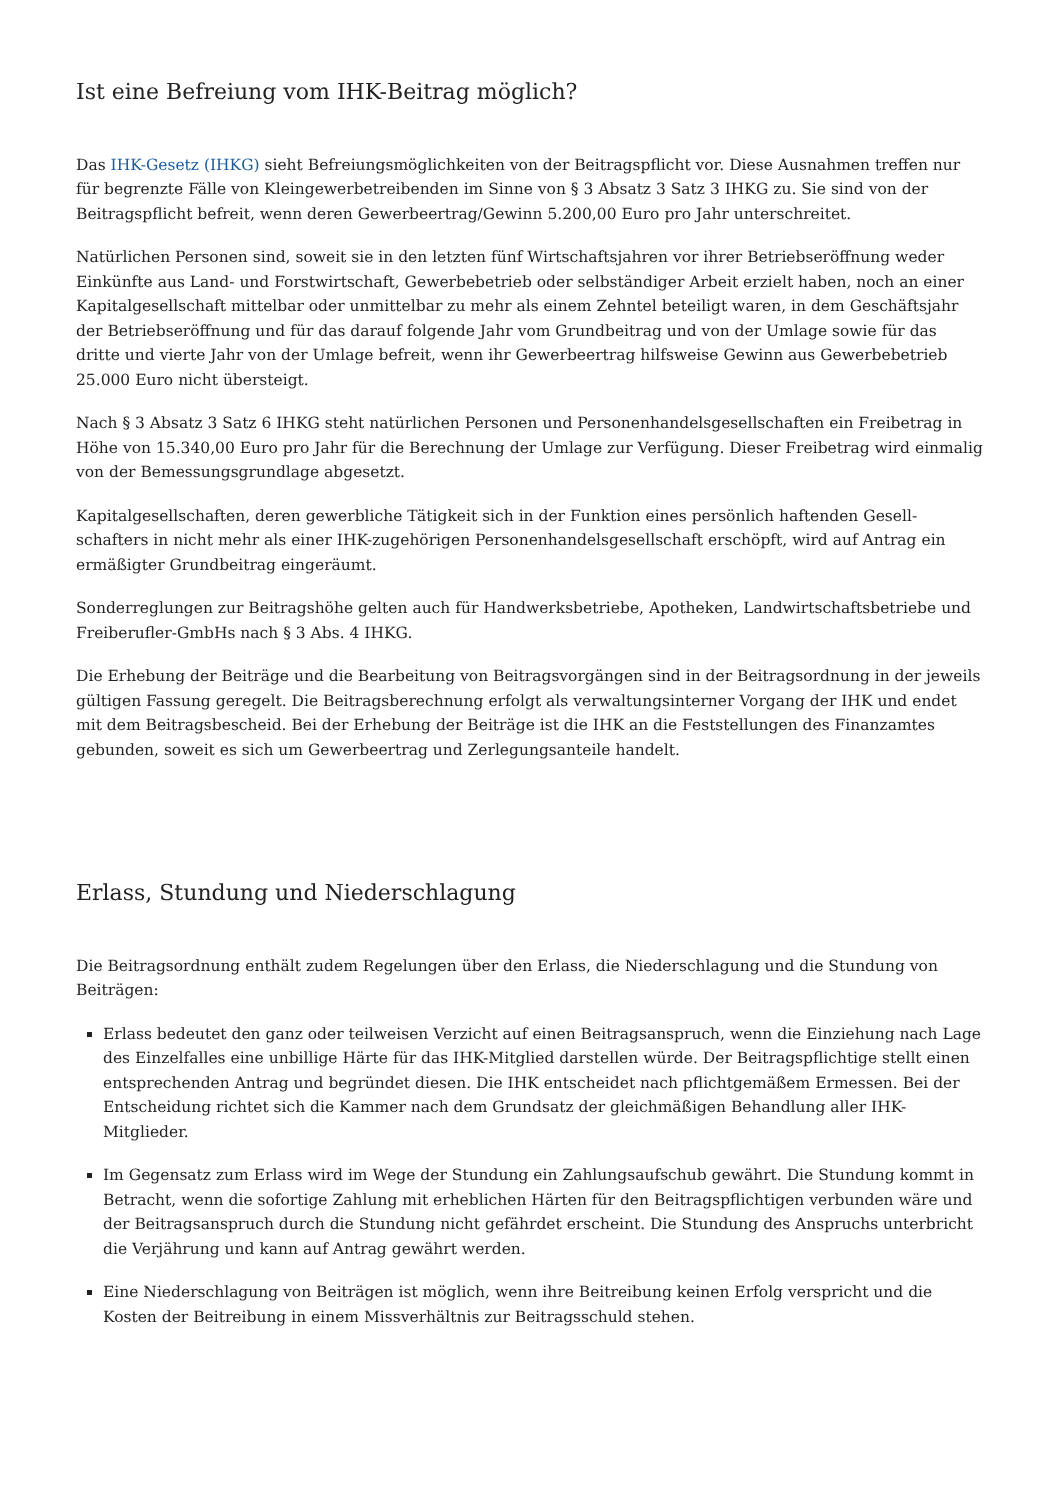Ist eine Befreiung vom IHK-Beitrag möglich?
Das IHK-Gesetz (IHKG) sieht Befreiungsmöglichkeiten von der Beitragspflicht vor. Diese Ausnahmen treffen nur für begrenzte Fälle von Kleingewerbetreibenden im Sinne von § 3 Absatz 3 Satz 3 IHKG zu. Sie sind von der Beitragspflicht befreit, wenn deren Gewerbeertrag/Gewinn 5.200,00 Euro pro Jahr unterschreitet.
Natürlichen Personen sind, soweit sie in den letzten fünf Wirtschaftsjahren vor ihrer Betriebseröffnung weder Einkünfte aus Land- und Forstwirtschaft, Gewerbebetrieb oder selbständiger Arbeit erzielt haben, noch an einer Kapitalgesellschaft mittelbar oder unmittelbar zu mehr als einem Zehntel beteiligt waren, in dem Geschäftsjahr der Betriebseröffnung und für das darauf folgende Jahr vom Grundbeitrag und von der Umlage sowie für das dritte und vierte Jahr von der Umlage befreit, wenn ihr Gewerbeertrag hilfsweise Gewinn aus Gewerbebetrieb 25.000 Euro nicht übersteigt.
Nach § 3 Absatz 3 Satz 6 IHKG steht natürlichen Personen und Personenhandelsgesellschaften ein Freibetrag in Höhe von 15.340,00 Euro pro Jahr für die Berechnung der Umlage zur Verfügung. Dieser Freibetrag wird einmalig von der Bemessungsgrundlage abgesetzt.
Kapitalgesellschaften, deren gewerbliche Tätigkeit sich in der Funktion eines persönlich haftenden Gesell-schafters in nicht mehr als einer IHK-zugehörigen Personenhandelsgesellschaft erschöpft, wird auf Antrag ein ermäßigter Grundbeitrag eingeräumt.
Sonderreglungen zur Beitragshöhe gelten auch für Handwerksbetriebe, Apotheken, Landwirtschaftsbetriebe und Freiberufler-GmbHs nach § 3 Abs. 4 IHKG.
Die Erhebung der Beiträge und die Bearbeitung von Beitragsvorgängen sind in der Beitragsordnung in der jeweils gültigen Fassung geregelt. Die Beitragsberechnung erfolgt als verwaltungsinterner Vorgang der IHK und endet mit dem Beitragsbescheid. Bei der Erhebung der Beiträge ist die IHK an die Feststellungen des Finanzamtes gebunden, soweit es sich um Gewerbeertrag und Zerlegungsanteile handelt.
Erlass, Stundung und Niederschlagung
Die Beitragsordnung enthält zudem Regelungen über den Erlass, die Niederschlagung und die Stundung von Beiträgen:
Erlass bedeutet den ganz oder teilweisen Verzicht auf einen Beitragsanspruch, wenn die Einziehung nach Lage des Einzelfalles eine unbillige Härte für das IHK-Mitglied darstellen würde. Der Beitragspflichtige stellt einen entsprechenden Antrag und begründet diesen. Die IHK entscheidet nach pflichtgemäßem Ermessen. Bei der Entscheidung richtet sich die Kammer nach dem Grundsatz der gleichmäßigen Behandlung aller IHK-Mitglieder.
Im Gegensatz zum Erlass wird im Wege der Stundung ein Zahlungsaufschub gewährt. Die Stundung kommt in Betracht, wenn die sofortige Zahlung mit erheblichen Härten für den Beitragspflichtigen verbunden wäre und der Beitragsanspruch durch die Stundung nicht gefährdet erscheint. Die Stundung des Anspruchs unterbricht die Verjährung und kann auf Antrag gewährt werden.
Eine Niederschlagung von Beiträgen ist möglich, wenn ihre Beitreibung keinen Erfolg verspricht und die Kosten der Beitreibung in einem Missverhältnis zur Beitragsschuld stehen.